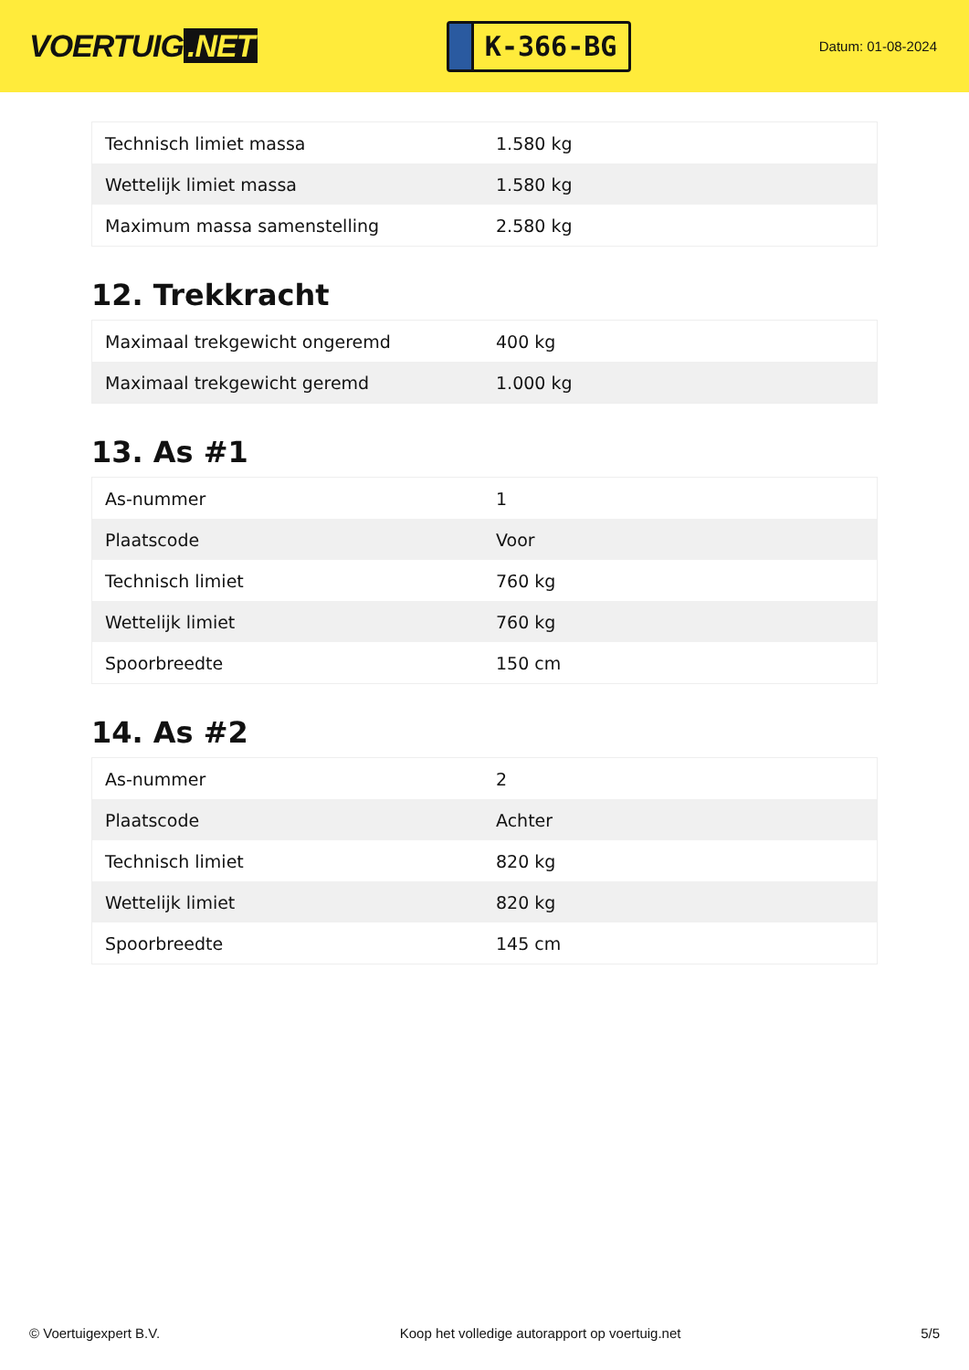VOERTUIG.NET
K-366-BG
Datum: 01-08-2024
| Technisch limiet massa | 1.580 kg |
| Wettelijk limiet massa | 1.580 kg |
| Maximum massa samenstelling | 2.580 kg |
12. Trekkracht
| Maximaal trekgewicht ongeremd | 400 kg |
| Maximaal trekgewicht geremd | 1.000 kg |
13. As #1
| As-nummer | 1 |
| Plaatscode | Voor |
| Technisch limiet | 760 kg |
| Wettelijk limiet | 760 kg |
| Spoorbreedte | 150 cm |
14. As #2
| As-nummer | 2 |
| Plaatscode | Achter |
| Technisch limiet | 820 kg |
| Wettelijk limiet | 820 kg |
| Spoorbreedte | 145 cm |
© Voertuigexpert B.V. Koop het volledige autorapport op voertuig.net 5/5